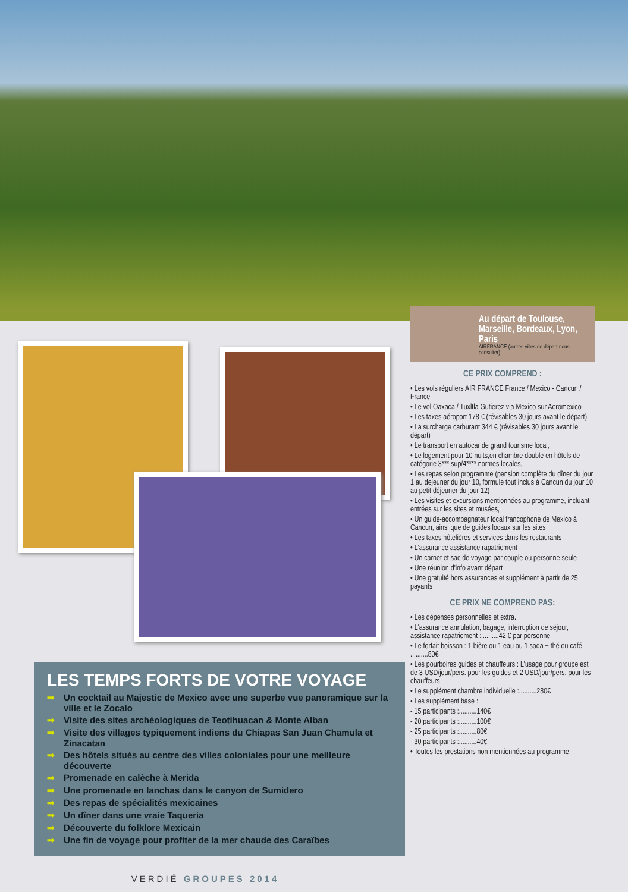LES TEMPS FORTS DE VOTRE VOYAGE
➡ Un cocktail au Majestic de Mexico avec une superbe vue panoramique sur la ville et le Zocalo
➡ Visite des sites archéologiques de Teotihuacan & Monte Alban
➡ Visite des villages typiquement indiens du Chiapas San Juan Chamula et Zinacatan
➡ Des hôtels situés au centre des villes coloniales pour une meilleure découverte
➡ Promenade en calèche à Merida
➡ Une promenade en lanchas dans le canyon de Sumidero
➡ Des repas de spécialités mexicaines
➡ Un dîner dans une vraie Taqueria
➡ Découverte du folklore Mexicain
➡ Une fin de voyage pour profiter de la mer chaude des Caraïbes
VERDIÉ GROUPES 2014
Au départ de Toulouse, Marseille, Bordeaux, Lyon, Paris
AIRFRANCE (autres villes de départ nous consulter)
CE PRIX COMPREND :
• Les vols réguliers AIR FRANCE France / Mexico - Cancun / France
• Le vol Oaxaca / Tuxltla Gutierez via Mexico sur Aeromexico
• Les taxes aéroport 178 € (révisables 30 jours avant le départ)
• La surcharge carburant 344 € (révisables 30 jours avant le départ)
• Le transport en autocar de grand tourisme local,
• Le logement pour 10 nuits,en chambre double en hôtels de catégorie 3*** sup/4**** normes locales,
• Les repas selon programme (pension complète du dîner du jour 1 au dejeuner du jour 10, formule tout inclus à Cancun du jour 10 au petit déjeuner du jour 12)
• Les visites et excursions mentionnées au programme, incluant entrées sur les sites et musées,
• Un guide-accompagnateur local francophone de Mexico à Cancun, ainsi que de guides locaux sur les sites
• Les taxes hôtelières et services dans les restaurants
• L'assurance assistance rapatriement
• Un carnet et sac de voyage par couple ou personne seule
• Une réunion d'info avant départ
• Une gratuité hors assurances et supplément à partir de 25 payants
CE PRIX NE COMPREND PAS:
• Les dépenses personnelles et extra.
• L'assurance annulation, bagage, interruption de séjour, assistance rapatriement :..........42 € par personne
• Le forfait boisson : 1 bière ou 1 eau ou 1 soda + thé ou café ..........80€
• Les pourboires guides et chauffeurs : L'usage pour groupe est de 3 USD/jour/pers. pour les guides et 2 USD/jour/pers. pour les chauffeurs
• Le supplément chambre individuelle :..........280€
• Les supplément base :
- 15 participants :..........140€
- 20 participants :..........100€
- 25 participants :..........80€
- 30 participants :..........40€
• Toutes les prestations non mentionnées au programme